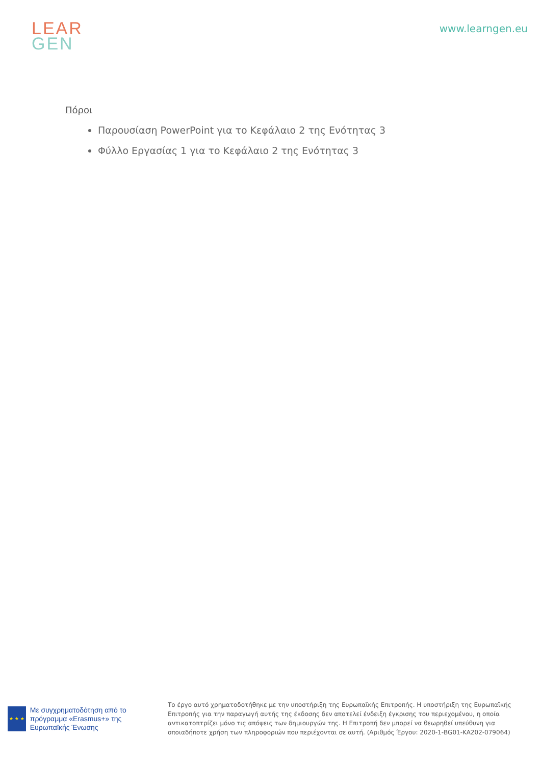LEAR
GEN
www.learngen.eu
Πόροι
Παρουσίαση PowerPoint για το Κεφάλαιο 2 της Ενότητας 3
Φύλλο Εργασίας 1 για το Κεφάλαιο 2 της Ενότητας 3
★ ★ ★
Με συγχρηματοδότηση από το πρόγραμμα «Erasmus+» της Ευρωπαϊκής Ένωσης
Το έργο αυτό χρηματοδοτήθηκε με την υποστήριξη της Ευρωπαϊκής Επιτροπής. Η υποστήριξη της Ευρωπαϊκής Επιτροπής για την παραγωγή αυτής της έκδοσης δεν αποτελεί ένδειξη έγκρισης του περιεχομένου, η οποία αντικατοπτρίζει μόνο τις απόψεις των δημιουργών της. Η Επιτροπή δεν μπορεί να θεωρηθεί υπεύθυνη για οποιαδήποτε χρήση των πληροφοριών που περιέχονται σε αυτή. (Αριθμός Έργου: 2020-1-BG01-KA202-079064)